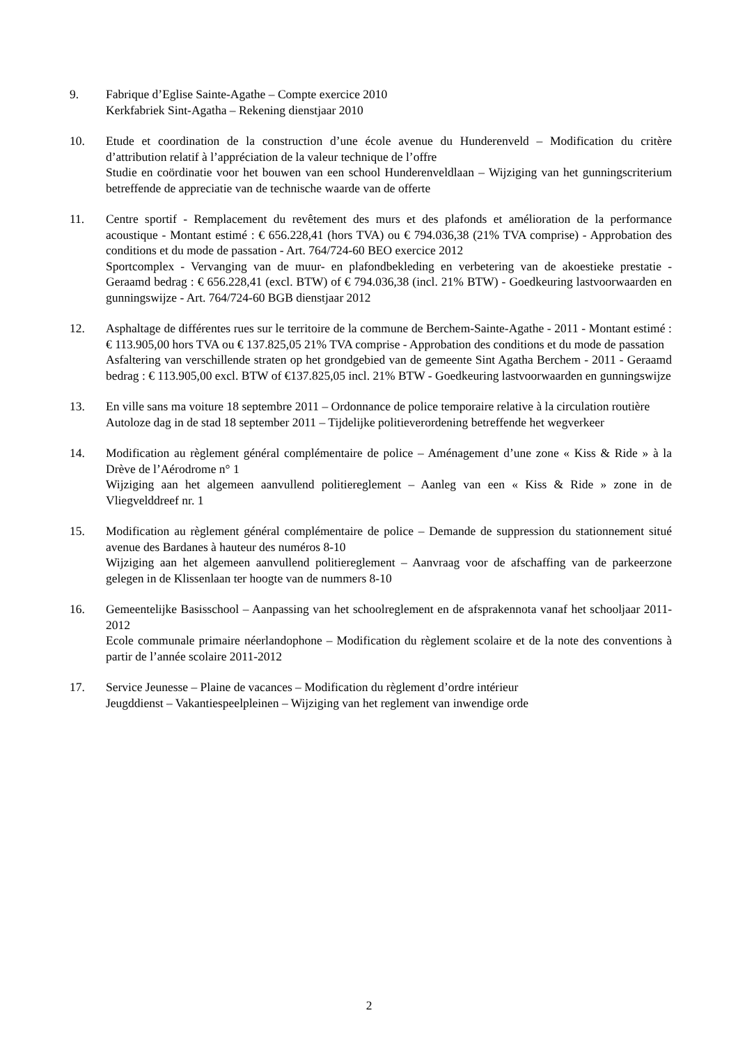9. Fabrique d’Eglise Sainte-Agathe – Compte exercice 2010
Kerkfabriek Sint-Agatha – Rekening dienstjaar 2010
10. Etude et coordination de la construction d’une école avenue du Hunderenveld – Modification du critère d’attribution relatif à l’appréciation de la valeur technique de l’offre
Studie en coördinatie voor het bouwen van een school Hunderenveldlaan – Wijziging van het gunningscriterium betreffende de appreciatie van de technische waarde van de offerte
11. Centre sportif - Remplacement du revêtement des murs et des plafonds et amélioration de la performance acoustique - Montant estimé : € 656.228,41 (hors TVA) ou € 794.036,38 (21% TVA comprise) - Approbation des conditions et du mode de passation - Art. 764/724-60 BEO exercice 2012
Sportcomplex - Vervanging van de muur- en plafondbekleding en verbetering van de akoestieke prestatie - Geraamd bedrag : € 656.228,41 (excl. BTW) of € 794.036,38 (incl. 21% BTW) - Goedkeuring lastvoorwaarden en gunningswijze - Art. 764/724-60 BGB dienstjaar 2012
12. Asphaltage de différentes rues sur le territoire de la commune de Berchem-Sainte-Agathe - 2011 - Montant estimé : € 113.905,00 hors TVA ou € 137.825,05 21% TVA comprise - Approbation des conditions et du mode de passation
Asfaltering van verschillende straten op het grondgebied van de gemeente Sint Agatha Berchem - 2011 - Geraamd bedrag : € 113.905,00 excl. BTW of €137.825,05 incl. 21% BTW - Goedkeuring lastvoorwaarden en gunningswijze
13. En ville sans ma voiture 18 septembre 2011 – Ordonnance de police temporaire relative à la circulation routière
Autoloze dag in de stad 18 september 2011 – Tijdelijke politieverordening betreffende het wegverkeer
14. Modification au règlement général complémentaire de police – Aménagement d’une zone « Kiss & Ride » à la Drève de l’Aérodrome n° 1
Wijziging aan het algemeen aanvullend politiereglement – Aanleg van een « Kiss & Ride » zone in de Vliegvelddreef nr. 1
15. Modification au règlement général complémentaire de police – Demande de suppression du stationnement situé avenue des Bardanes à hauteur des numéros 8-10
Wijziging aan het algemeen aanvullend politiereglement – Aanvraag voor de afschaffing van de parkeerzone gelegen in de Klissenlaan ter hoogte van de nummers 8-10
16. Gemeentelijke Basisschool – Aanpassing van het schoolreglement en de afsprakennota vanaf het schooljaar 2011-2012
Ecole communale primaire néerlandophone – Modification du règlement scolaire et de la note des conventions à partir de l’année scolaire 2011-2012
17. Service Jeunesse – Plaine de vacances – Modification du règlement d’ordre intérieur
Jeugddienst – Vakantiespeelpleinen – Wijziging van het reglement van inwendige orde
2